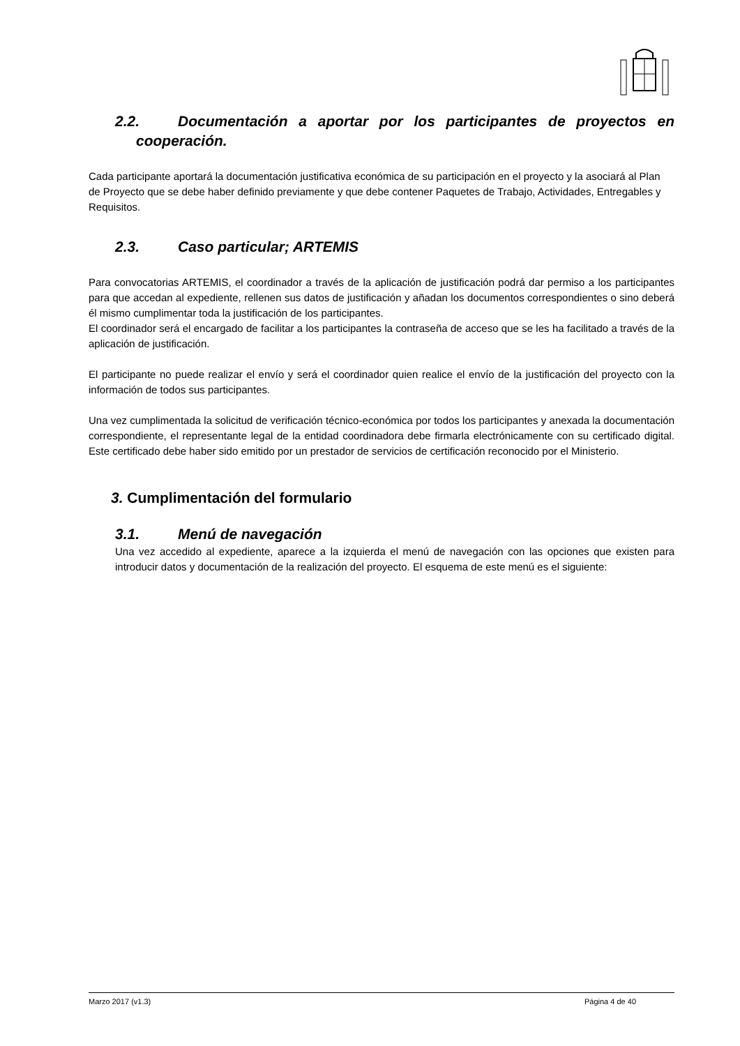2.2. Documentación a aportar por los participantes de proyectos en
cooperación.
Cada participante aportará la documentación justificativa económica de su participación en el proyecto y la asociará al Plan de Proyecto que se debe haber definido previamente y que debe contener Paquetes de Trabajo, Actividades, Entregables y Requisitos.
2.3. Caso particular; ARTEMIS
Para convocatorias ARTEMIS, el coordinador a través de la aplicación de justificación podrá dar permiso a los participantes para que accedan al expediente, rellenen sus datos de justificación y añadan los documentos correspondientes o sino deberá él mismo cumplimentar toda la justificación de los participantes.
El coordinador será el encargado de facilitar a los participantes la contraseña de acceso que se les ha facilitado a través de la aplicación de justificación.
El participante no puede realizar el envío y será el coordinador quien realice el envío de la justificación del proyecto con la información de todos sus participantes.
Una vez cumplimentada la solicitud de verificación técnico-económica por todos los participantes y anexada la documentación correspondiente, el representante legal de la entidad coordinadora debe firmarla electrónicamente con su certificado digital. Este certificado debe haber sido emitido por un prestador de servicios de certificación reconocido por el Ministerio.
3. Cumplimentación del formulario
3.1. Menú de navegación
Una vez accedido al expediente, aparece a la izquierda el menú de navegación con las opciones que existen para introducir datos y documentación de la realización del proyecto. El esquema de este menú es el siguiente:
Marzo 2017 (v1.3) Página 4 de 40